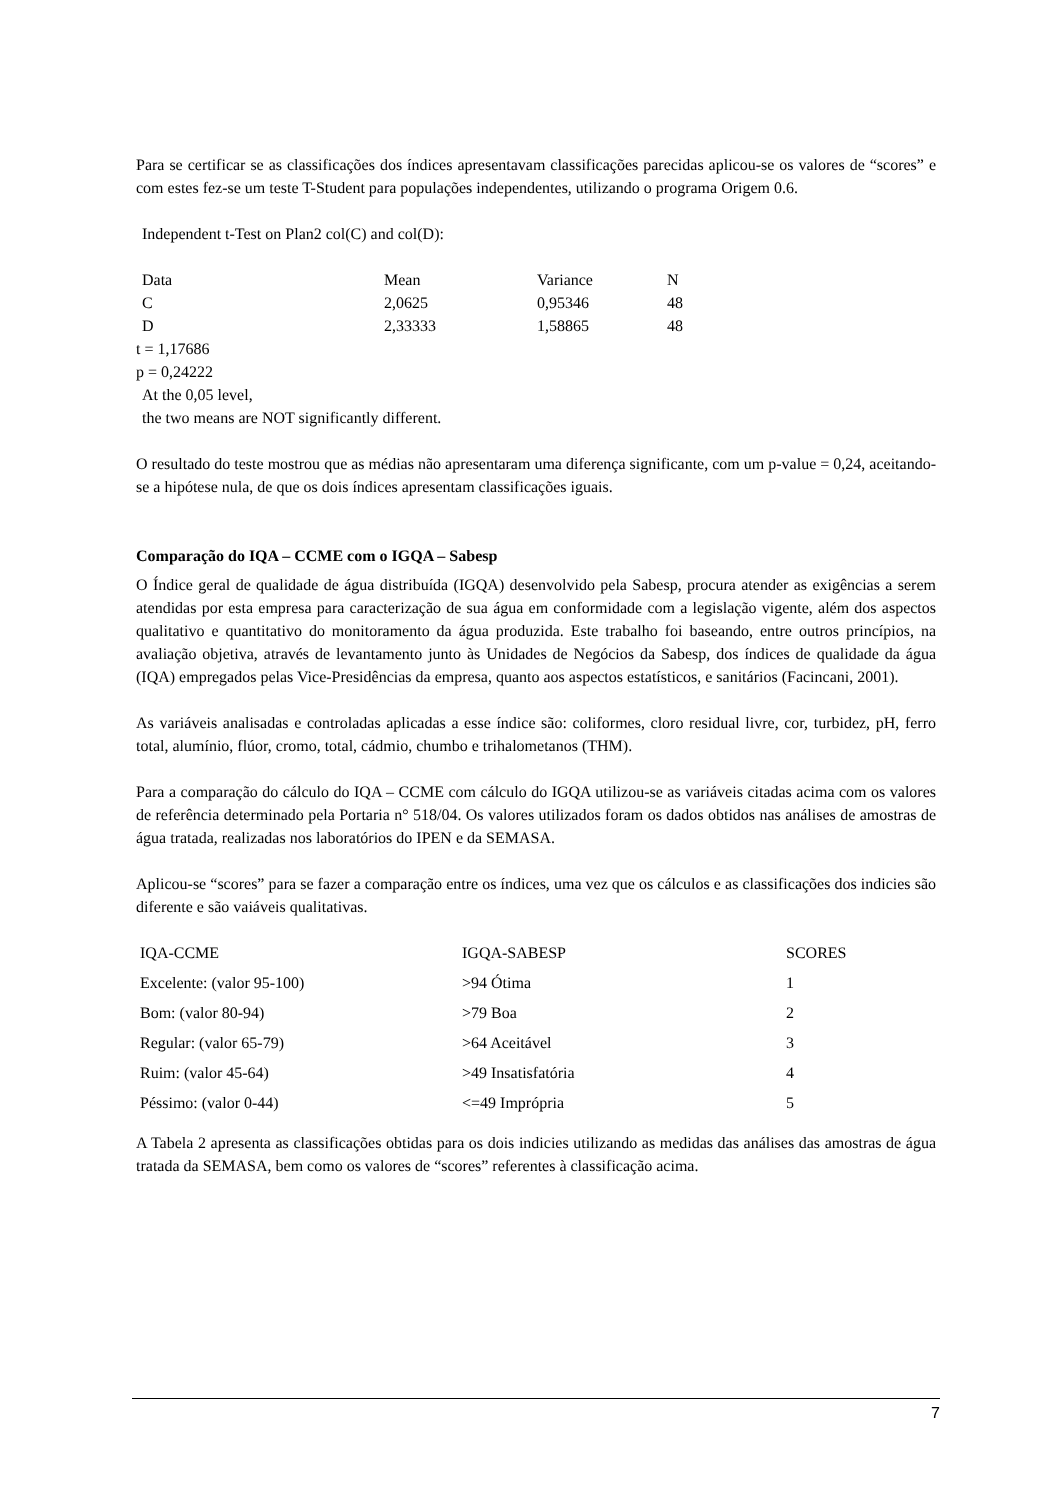Para se certificar se as classificações dos índices apresentavam classificações parecidas aplicou-se os valores de “scores” e com estes fez-se um teste T-Student para populações independentes, utilizando o programa Origem 0.6.
Independent t-Test on Plan2 col(C) and col(D):
| Data | Mean | Variance | N |
| C | 2,0625 | 0,95346 | 48 |
| D | 2,33333 | 1,58865 | 48 |
t = 1,17686
p = 0,24222
At the 0,05 level,
the two means are NOT significantly different.
O resultado do teste mostrou que as médias não apresentaram uma diferença significante, com um p-value = 0,24, aceitando-se a hipótese nula, de que os dois índices apresentam classificações iguais.
Comparação do IQA – CCME com o IGQA – Sabesp
O Índice geral de qualidade de água distribuída (IGQA) desenvolvido pela Sabesp, procura atender as exigências a serem atendidas por esta empresa para caracterização de sua água em conformidade com a legislação vigente, além dos aspectos qualitativo e quantitativo do monitoramento da água produzida. Este trabalho foi baseando, entre outros princípios, na avaliação objetiva, através de levantamento junto às Unidades de Negócios da Sabesp, dos índices de qualidade da água (IQA) empregados pelas Vice-Presidências da empresa, quanto aos aspectos estatísticos, e sanitários (Facincani, 2001).
As variáveis analisadas e controladas aplicadas a esse índice são: coliformes, cloro residual livre, cor, turbidez, pH, ferro total, alumínio, flúor, cromo, total, cádmio, chumbo e trihalometanos (THM).
Para a comparação do cálculo do IQA – CCME com cálculo do IGQA utilizou-se as variáveis citadas acima com os valores de referência determinado pela Portaria n° 518/04. Os valores utilizados foram os dados obtidos nas análises de amostras de água tratada, realizadas nos laboratórios do IPEN e da SEMASA.
Aplicou-se “scores” para se fazer a comparação entre os índices, uma vez que os cálculos e as classificações dos indicies são diferente e são vaiáveis qualitativas.
| IQA-CCME | IGQA-SABESP | SCORES |
| Excelente: (valor 95-100) | >94 Ótima | 1 |
| Bom: (valor 80-94) | >79 Boa | 2 |
| Regular: (valor 65-79) | >64 Aceitável | 3 |
| Ruim: (valor 45-64) | >49 Insatisfatória | 4 |
| Péssimo: (valor 0-44) | <=49 Imprópria | 5 |
A Tabela 2 apresenta as classificações obtidas para os dois indicies utilizando as medidas das análises das amostras de água tratada da SEMASA, bem como os valores de “scores” referentes à classificação acima.
7